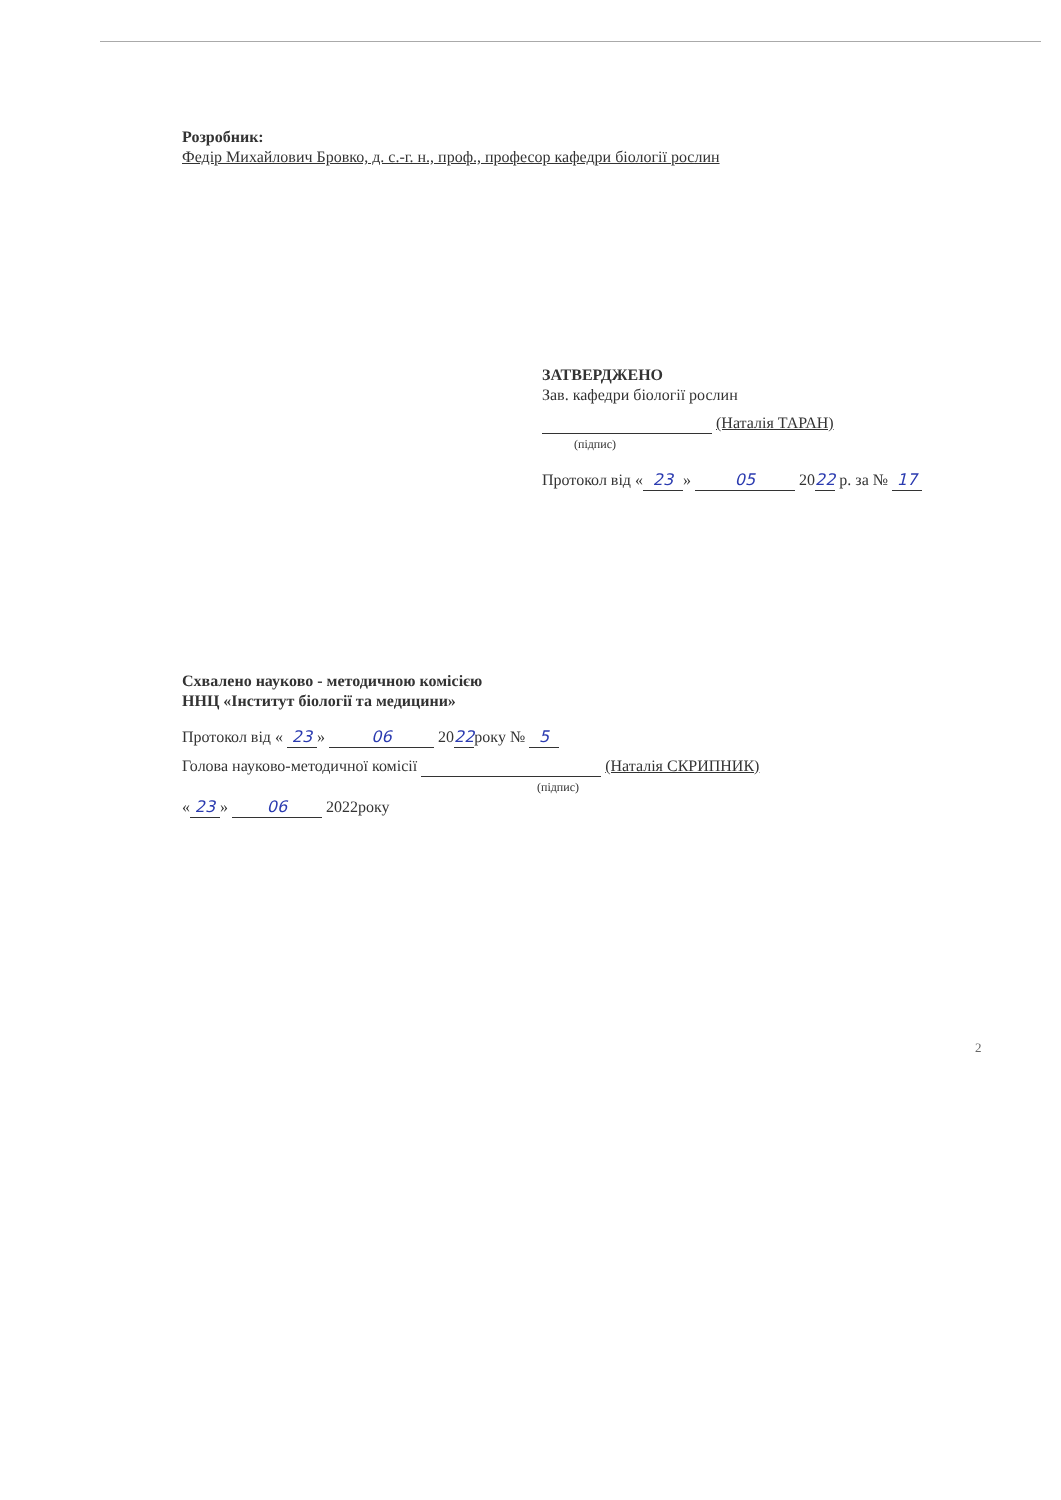Розробник:
Федір Михайлович Бровко, д. с.-г. н., проф., професор кафедри біології рослин
ЗАТВЕРДЖЕНО
Зав. кафедри біології рослин
(Наталія ТАРАН)
(підпис)
Протокол від « 23 » 05 2022 р. за № 17
Схвалено науково - методичною комісією
ННЦ «Інститут біології та медицини»
Протокол від « 23 » 06 2022року № 5
Голова науково-методичної комісії (Наталія СКРИПНИК)
(підпис)
« 23 » 06 2022року
2